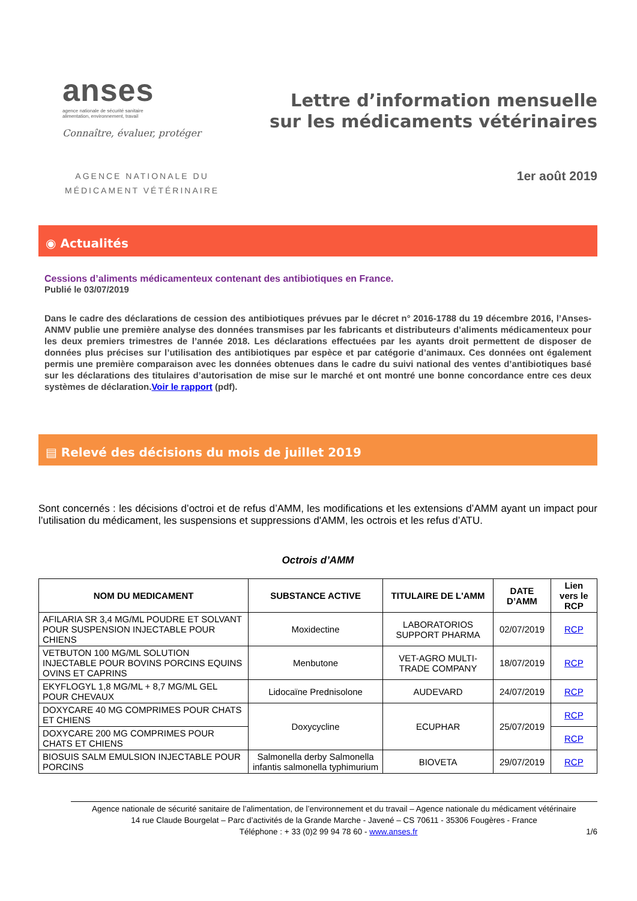anses
agence nationale de sécurité sanitaire
alimentation, environnement, travail
Connaître, évaluer, protéger
Lettre d’information mensuelle
sur les médicaments vétérinaires
AGENCE NATIONALE DU
MÉDICAMENT VÉTÉRINAIRE
1er août 2019
◉ Actualités
Cessions d’aliments médicamenteux contenant des antibiotiques en France.
Publié le 03/07/2019
Dans le cadre des déclarations de cession des antibiotiques prévues par le décret n° 2016-1788 du 19 décembre 2016, l’Anses-ANMV publie une première analyse des données transmises par les fabricants et distributeurs d’aliments médicamenteux pour les deux premiers trimestres de l’année 2018. Les déclarations effectuées par les ayants droit permettent de disposer de données plus précises sur l’utilisation des antibiotiques par espèce et par catégorie d’animaux. Ces données ont également permis une première comparaison avec les données obtenues dans le cadre du suivi national des ventes d’antibiotiques basé sur les déclarations des titulaires d’autorisation de mise sur le marché et ont montré une bonne concordance entre ces deux systèmes de déclaration.Voir le rapport (pdf).
▤ Relevé des décisions du mois de juillet 2019
Sont concernés : les décisions d’octroi et de refus d’AMM, les modifications et les extensions d’AMM ayant un impact pour l’utilisation du médicament, les suspensions et suppressions d'AMM, les octrois et les refus d’ATU.
Octrois d’AMM
| NOM DU MEDICAMENT | SUBSTANCE ACTIVE | TITULAIRE DE L'AMM | DATE D’AMM | Lien vers le RCP |
| --- | --- | --- | --- | --- |
| AFILARIA SR 3,4 MG/ML POUDRE ET SOLVANT POUR SUSPENSION INJECTABLE POUR CHIENS | Moxidectine | LABORATORIOS SUPPORT PHARMA | 02/07/2019 | RCP |
| VETBUTON 100 MG/ML SOLUTION INJECTABLE POUR BOVINS PORCINS EQUINS OVINS ET CAPRINS | Menbutone | VET-AGRO MULTI-TRADE COMPANY | 18/07/2019 | RCP |
| EKYFLOGYL 1,8 MG/ML + 8,7 MG/ML GEL POUR CHEVAUX | Lidocaïne Prednisolone | AUDEVARD | 24/07/2019 | RCP |
| DOXYCARE 40 MG COMPRIMES POUR CHATS ET CHIENS | Doxycycline | ECUPHAR | 25/07/2019 | RCP |
| DOXYCARE 200 MG COMPRIMES POUR CHATS ET CHIENS | | | | RCP |
| BIOSUIS SALM EMULSION INJECTABLE POUR PORCINS | Salmonella derby Salmonella infantis salmonella typhimurium | BIOVETA | 29/07/2019 | RCP |
Agence nationale de sécurité sanitaire de l’alimentation, de l’environnement et du travail – Agence nationale du médicament vétérinaire
14 rue Claude Bourgelat – Parc d’activités de la Grande Marche - Javené – CS 70611 - 35306 Fougères - France
Téléphone : + 33 (0)2 99 94 78 60 - www.anses.fr 1/6